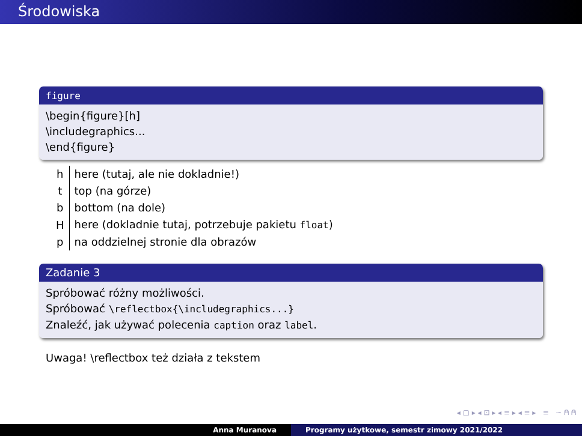Środowiska
figure
\begin{figure}[h]
\includegraphics...
\end{figure}
| h | here (tutaj, ale nie dokladnie!) |
| t | top (na górze) |
| b | bottom (na dole) |
| H | here (dokladnie tutaj, potrzebuje pakietu float ) |
| p | na oddzielnej stronie dla obrazów |
Zadanie 3
Spróbować różny możliwości.
Spróbować \reflectbox{\includegraphics...}
Znaleźć, jak używać polecenia caption oraz label.
Uwaga! \reflectbox też działa z tekstem
◂ ▢ ▸ ◂ ⊡ ▸ ◂ ≡ ▸ ◂ ≡ ▸ ≡ ∽ ⍝ ⍝
Anna Muranova Programy użytkowe, semestr zimowy 2021/2022